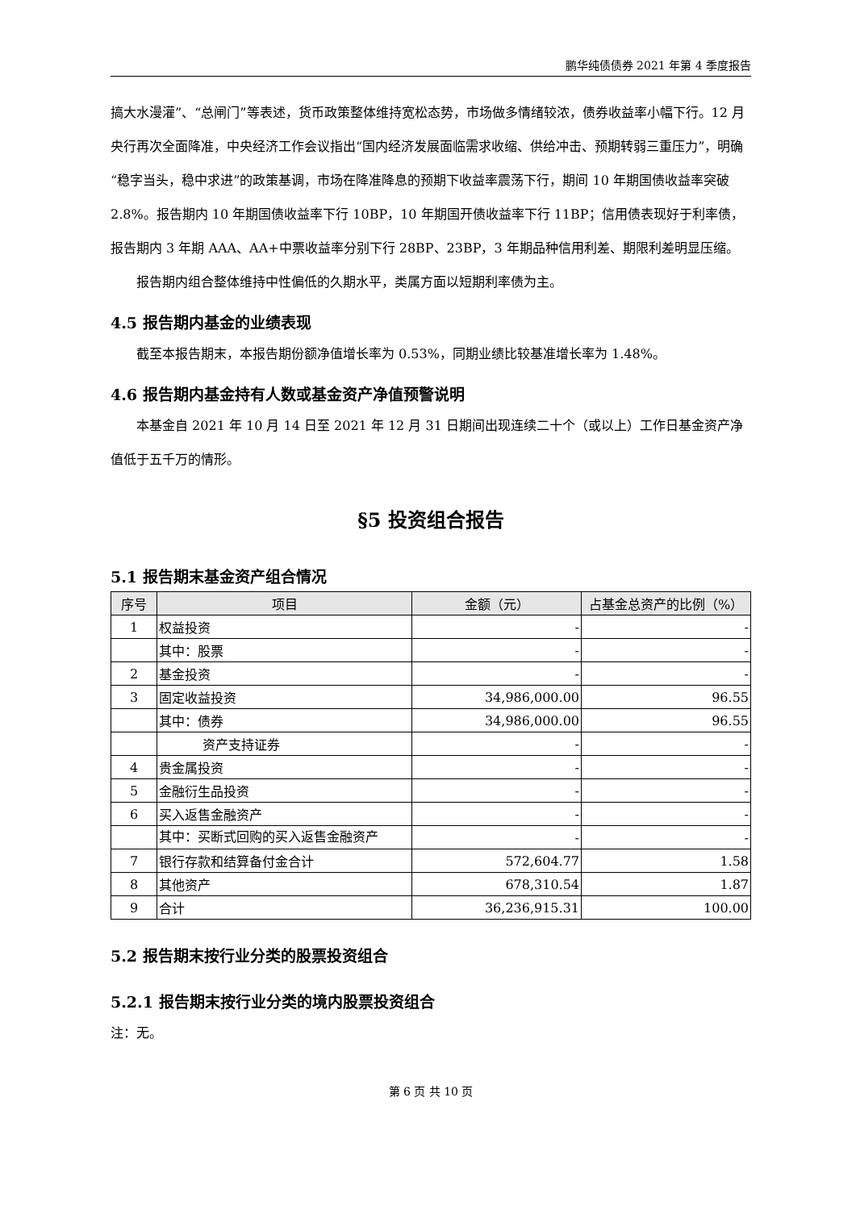鹏华纯债债券 2021 年第 4 季度报告
搞大水漫灌”、“总闸门”等表述，货币政策整体维持宽松态势，市场做多情绪较浓，债券收益率小幅下行。12 月央行再次全面降准，中央经济工作会议指出“国内经济发展面临需求收缩、供给冲击、预期转弱三重压力”，明确“稳字当头，稳中求进”的政策基调，市场在降准降息的预期下收益率震荡下行，期间 10 年期国债收益率突破 2.8%。报告期内 10 年期国债收益率下行 10BP，10 年期国开债收益率下行 11BP；信用债表现好于利率债，报告期内 3 年期 AAA、AA+中票收益率分别下行 28BP、23BP，3 年期品种信用利差、期限利差明显压缩。
报告期内组合整体维持中性偏低的久期水平，类属方面以短期利率债为主。
4.5 报告期内基金的业绩表现
截至本报告期末，本报告期份额净值增长率为 0.53%，同期业绩比较基准增长率为 1.48%。
4.6 报告期内基金持有人数或基金资产净值预警说明
本基金自 2021 年 10 月 14 日至 2021 年 12 月 31 日期间出现连续二十个（或以上）工作日基金资产净值低于五千万的情形。
§5 投资组合报告
5.1 报告期末基金资产组合情况
| 序号 | 项目 | 金额（元） | 占基金总资产的比例（%） |
| --- | --- | --- | --- |
| 1 | 权益投资 | - | - |
| | 其中：股票 | - | - |
| 2 | 基金投资 | - | - |
| 3 | 固定收益投资 | 34,986,000.00 | 96.55 |
| | 其中：债券 | 34,986,000.00 | 96.55 |
| | 资产支持证券 | - | - |
| 4 | 贵金属投资 | - | - |
| 5 | 金融衍生品投资 | - | - |
| 6 | 买入返售金融资产 | - | - |
| | 其中：买断式回购的买入返售金融资产 | - | - |
| 7 | 银行存款和结算备付金合计 | 572,604.77 | 1.58 |
| 8 | 其他资产 | 678,310.54 | 1.87 |
| 9 | 合计 | 36,236,915.31 | 100.00 |
5.2 报告期末按行业分类的股票投资组合
5.2.1 报告期末按行业分类的境内股票投资组合
注：无。
第 6 页 共 10 页